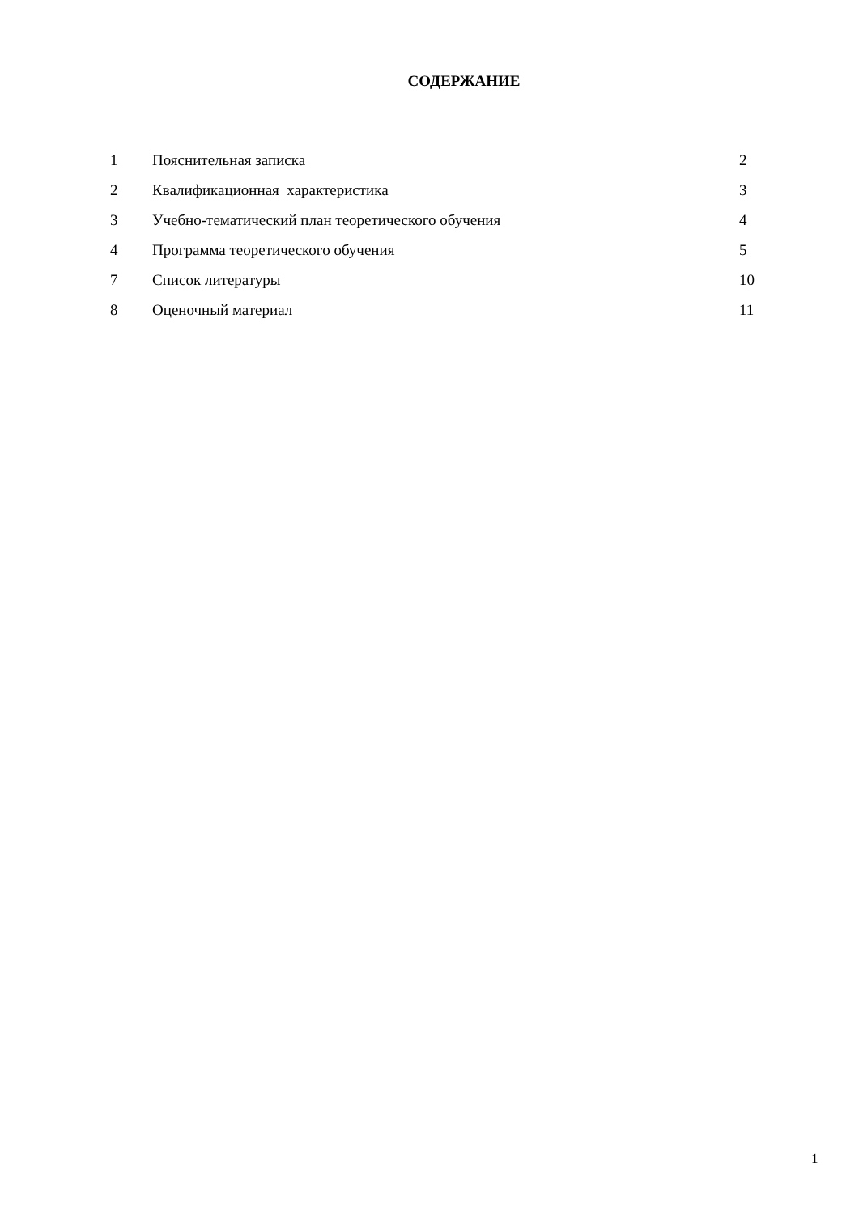СОДЕРЖАНИЕ
| 1 | Пояснительная записка | 2 |
| 2 | Квалификационная характеристика | 3 |
| 3 | Учебно-тематический план теоретического обучения | 4 |
| 4 | Программа теоретического обучения | 5 |
| 7 | Список литературы | 10 |
| 8 | Оценочный материал | 11 |
1